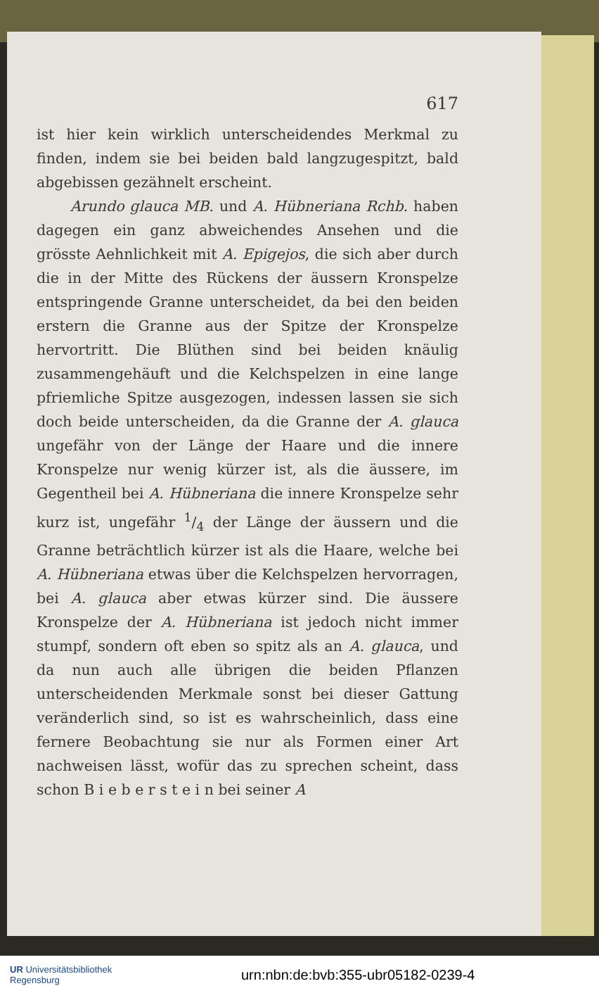617
ist hier kein wirklich unterscheidendes Merkmal zu finden, indem sie bei beiden bald langzugespitzt, bald abgebissen gezähnelt erscheint.
Arundo glauca MB. und A. Hübneriana Rchb. haben dagegen ein ganz abweichendes Ansehen und die grösste Aehnlichkeit mit A. Epigejos, die sich aber durch die in der Mitte des Rückens der äussern Kronspelze entspringende Granne unterscheidet, da bei den beiden erstern die Granne aus der Spitze der Kronspelze hervortritt. Die Blüthen sind bei beiden knäulig zusammengehäuft und die Kelchspelzen in eine lange pfriemliche Spitze ausgezogen, indessen lassen sie sich doch beide unterscheiden, da die Granne der A. glauca ungefähr von der Länge der Haare und die innere Kronspelze nur wenig kürzer ist, als die äussere, im Gegentheil bei A. Hübneriana die innere Kronspelze sehr kurz ist, ungefähr 1/4 der Länge der äussern und die Granne beträchtlich kürzer ist als die Haare, welche bei A. Hübneriana etwas über die Kelchspelzen hervorragen, bei A. glauca aber etwas kürzer sind. Die äussere Kronspelze der A. Hübneriana ist jedoch nicht immer stumpf, sondern oft eben so spitz als an A. glauca, und da nun auch alle übrigen die beiden Pflanzen unterscheidenden Merkmale sonst bei dieser Gattung veränderlich sind, so ist es wahrscheinlich, dass eine fernere Beobachtung sie nur als Formen einer Art nachweisen lässt, wofür das zu sprechen scheint, dass schon B i e b e r s t e i n bei seiner A
UR Universitätsbibliothek
Regensburg
urn:nbn:de:bvb:355-ubr05182-0239-4